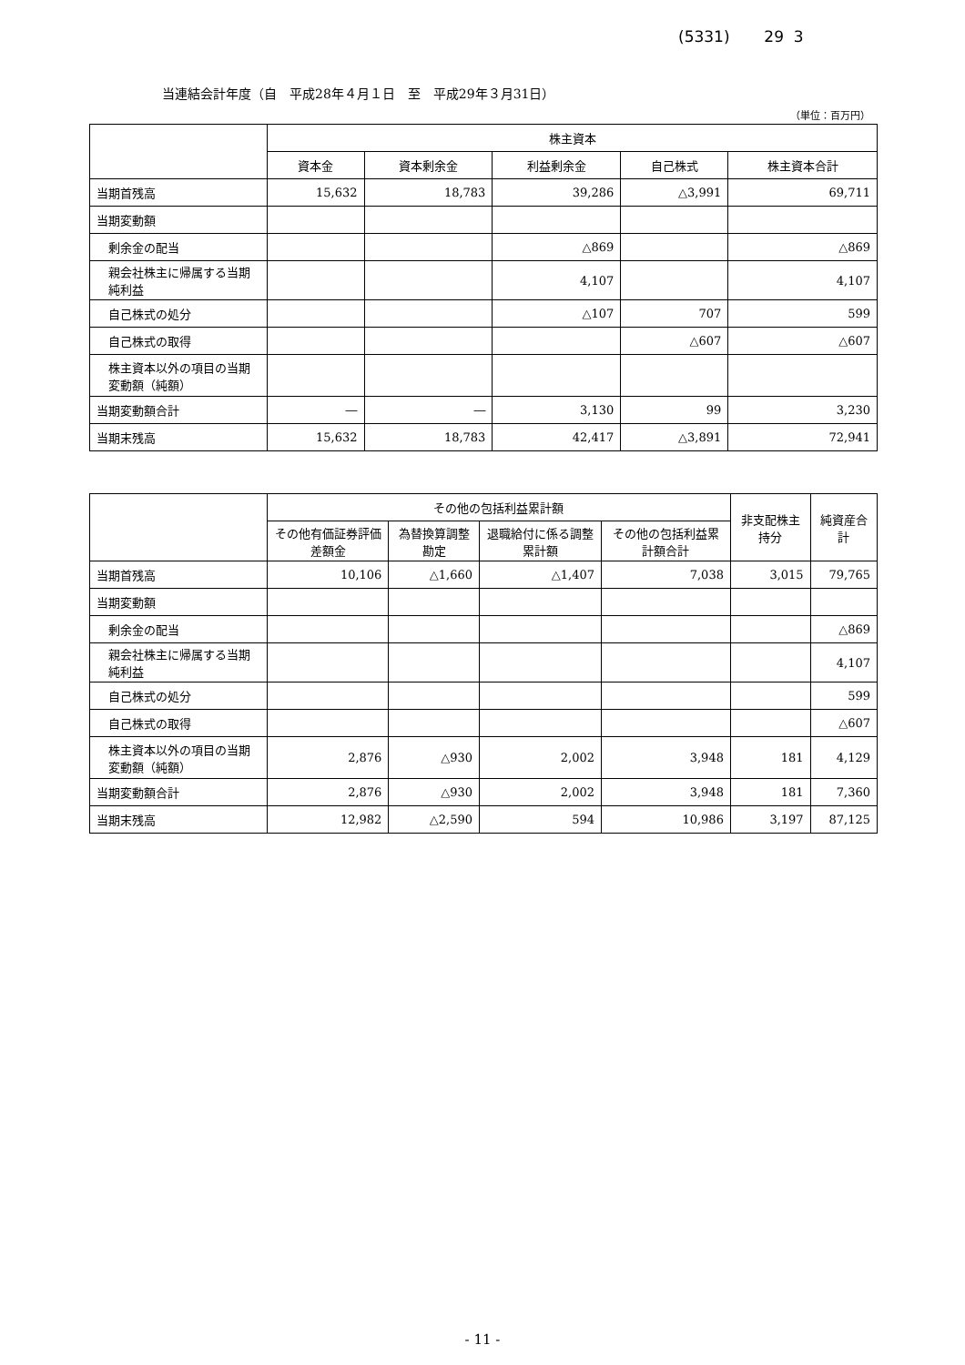(5331) 29 3
当連結会計年度（自　平成28年４月１日　至　平成29年３月31日）
（単位：百万円）
| | 株主資本 | | | | |
| --- | --- | --- | --- | --- | --- |
| | 資本金 | 資本剰余金 | 利益剰余金 | 自己株式 | 株主資本合計 |
| 当期首残高 | 15,632 | 18,783 | 39,286 | △3,991 | 69,711 |
| 当期変動額 | | | | | |
| 剰余金の配当 | | | △869 | | △869 |
| 親会社株主に帰属する当期純利益 | | | 4,107 | | 4,107 |
| 自己株式の処分 | | | △107 | 707 | 599 |
| 自己株式の取得 | | | | △607 | △607 |
| 株主資本以外の項目の当期変動額（純額） | | | | | |
| 当期変動額合計 | ― | ― | 3,130 | 99 | 3,230 |
| 当期末残高 | 15,632 | 18,783 | 42,417 | △3,891 | 72,941 |
| | その他の包括利益累計額 | | | | 非支配株主持分 | 純資産合計 |
| --- | --- | --- | --- | --- | --- | --- |
| | その他有価証券評価差額金 | 為替換算調整勘定 | 退職給付に係る調整累計額 | その他の包括利益累計額合計 | | |
| 当期首残高 | 10,106 | △1,660 | △1,407 | 7,038 | 3,015 | 79,765 |
| 当期変動額 | | | | | | |
| 剰余金の配当 | | | | | | △869 |
| 親会社株主に帰属する当期純利益 | | | | | | 4,107 |
| 自己株式の処分 | | | | | | 599 |
| 自己株式の取得 | | | | | | △607 |
| 株主資本以外の項目の当期変動額（純額） | 2,876 | △930 | 2,002 | 3,948 | 181 | 4,129 |
| 当期変動額合計 | 2,876 | △930 | 2,002 | 3,948 | 181 | 7,360 |
| 当期末残高 | 12,982 | △2,590 | 594 | 10,986 | 3,197 | 87,125 |
- 11 -